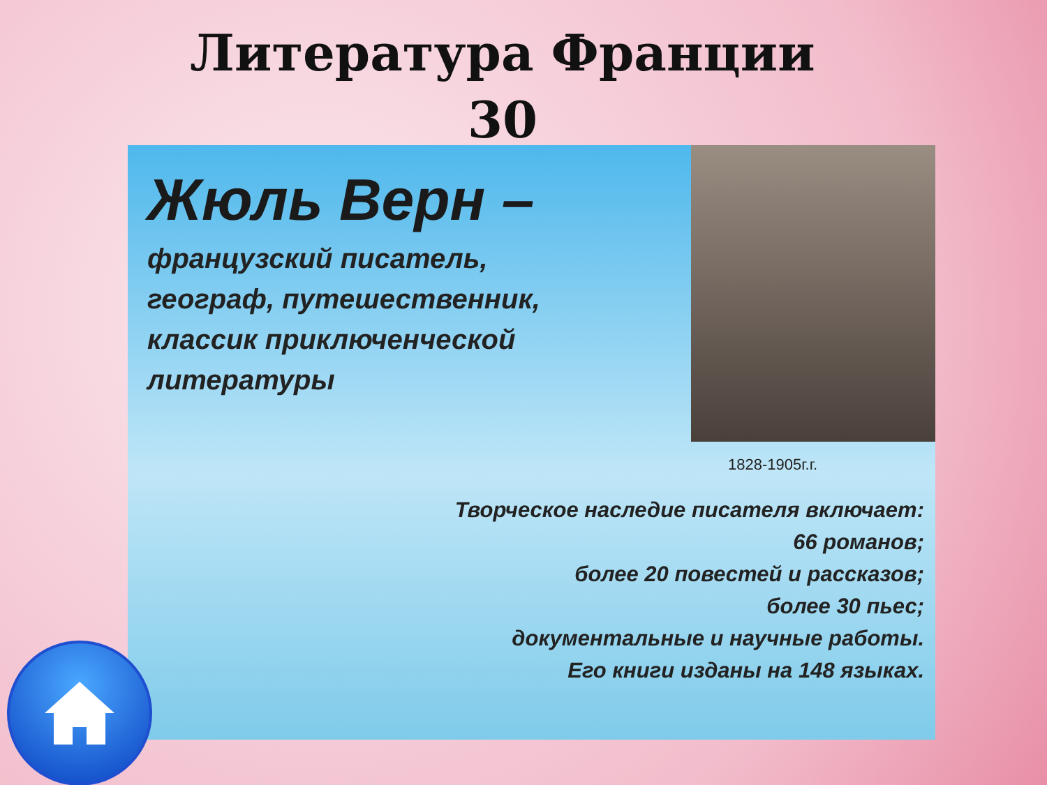Литература Франции
30
Жюль Верн –
французский писатель,
географ, путешественник,
классик приключенческой
литературы
1828-1905г.г.
Творческое наследие писателя включает:
66 романов;
более 20 повестей и рассказов;
более 30 пьес;
документальные и научные работы.
Его книги изданы на 148 языках.